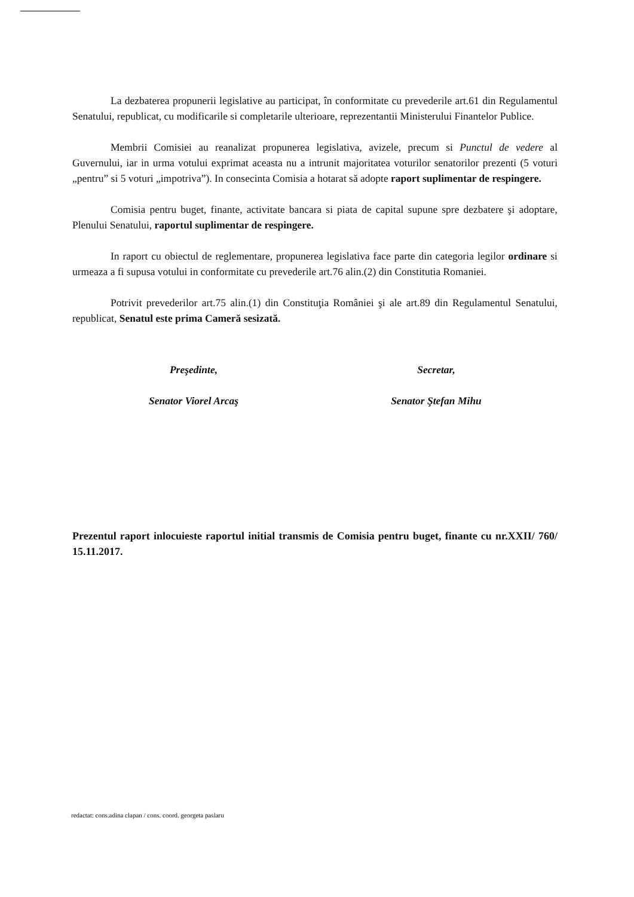La dezbaterea propunerii legislative au participat, în conformitate cu prevederile art.61 din Regulamentul Senatului, republicat, cu modificarile si completarile ulterioare, reprezentantii Ministerului Finantelor Publice.
Membrii Comisiei au reanalizat propunerea legislativa, avizele, precum si Punctul de vedere al Guvernului, iar in urma votului exprimat aceasta nu a intrunit majoritatea voturilor senatorilor prezenti (5 voturi „pentru” si 5 voturi „impotriva”). In consecinta Comisia a hotarat să adopte raport suplimentar de respingere.
Comisia pentru buget, finante, activitate bancara si piata de capital supune spre dezbatere şi adoptare, Plenului Senatului, raportul suplimentar de respingere.
In raport cu obiectul de reglementare, propunerea legislativa face parte din categoria legilor ordinare si urmeaza a fi supusa votului in conformitate cu prevederile art.76 alin.(2) din Constitutia Romaniei.
Potrivit prevederilor art.75 alin.(1) din Constituţia României şi ale art.89 din Regulamentul Senatului, republicat, Senatul este prima Cameră sesizată.
Preşedinte,
Senator Viorel Arcaş
Secretar,
Senator Ştefan Mihu
Prezentul raport inlocuieste raportul initial transmis de Comisia pentru buget, finante cu nr.XXII/ 760/ 15.11.2017.
redactat: cons.adina clapan / cons. coord. georgeta paslaru